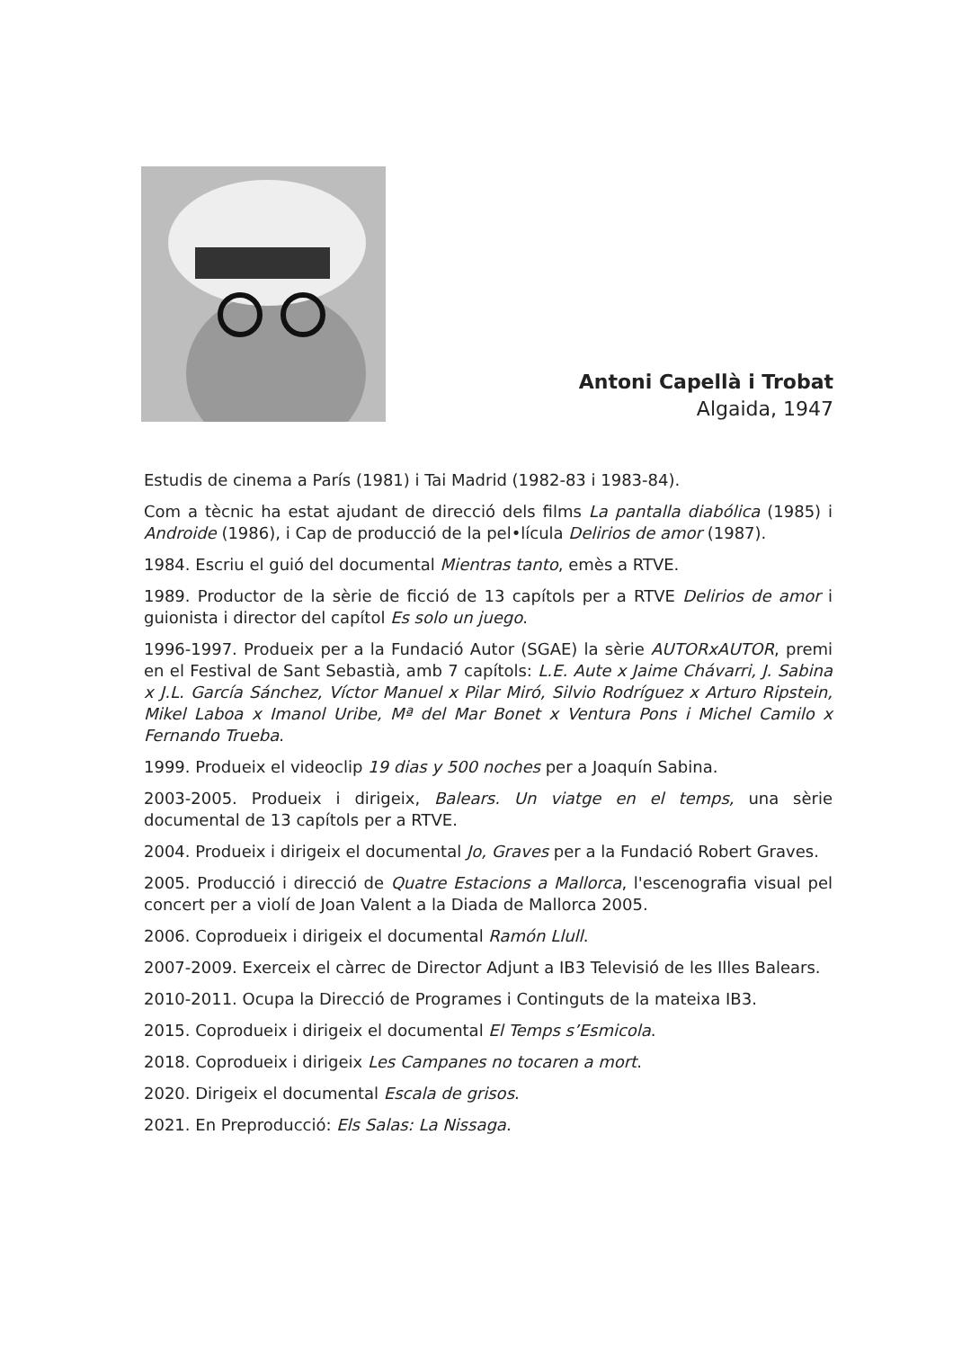Antoni Capellà i Trobat
Algaida, 1947
Estudis de cinema a París (1981) i Tai Madrid (1982-83 i 1983-84).
Com a tècnic ha estat ajudant de direcció dels films La pantalla diabólica (1985) i Androide (1986), i Cap de producció de la pel•lícula Delirios de amor (1987).
1984. Escriu el guió del documental Mientras tanto, emès a RTVE.
1989. Productor de la sèrie de ficció de 13 capítols per a RTVE Delirios de amor i guionista i director del capítol Es solo un juego.
1996-1997. Produeix per a la Fundació Autor (SGAE) la sèrie AUTORxAUTOR, premi en el Festival de Sant Sebastià, amb 7 capítols: L.E. Aute x Jaime Chávarri, J. Sabina x J.L. García Sánchez, Víctor Manuel x Pilar Miró, Silvio Rodríguez x Arturo Ripstein, Mikel Laboa x Imanol Uribe, Mª del Mar Bonet x Ventura Pons i Michel Camilo x Fernando Trueba.
1999. Produeix el videoclip 19 dias y 500 noches per a Joaquín Sabina.
2003-2005. Produeix i dirigeix, Balears. Un viatge en el temps, una sèrie documental de 13 capítols per a RTVE.
2004. Produeix i dirigeix el documental Jo, Graves per a la Fundació Robert Graves.
2005. Producció i direcció de Quatre Estacions a Mallorca, l'escenografia visual pel concert per a violí de Joan Valent a la Diada de Mallorca 2005.
2006. Coprodueix i dirigeix el documental Ramón Llull.
2007-2009. Exerceix el càrrec de Director Adjunt a IB3 Televisió de les Illes Balears.
2010-2011. Ocupa la Direcció de Programes i Continguts de la mateixa IB3.
2015. Coprodueix i dirigeix el documental El Temps s’Esmicola.
2018. Coprodueix i dirigeix Les Campanes no tocaren a mort.
2020. Dirigeix el documental Escala de grisos.
2021. En Preproducció: Els Salas: La Nissaga.